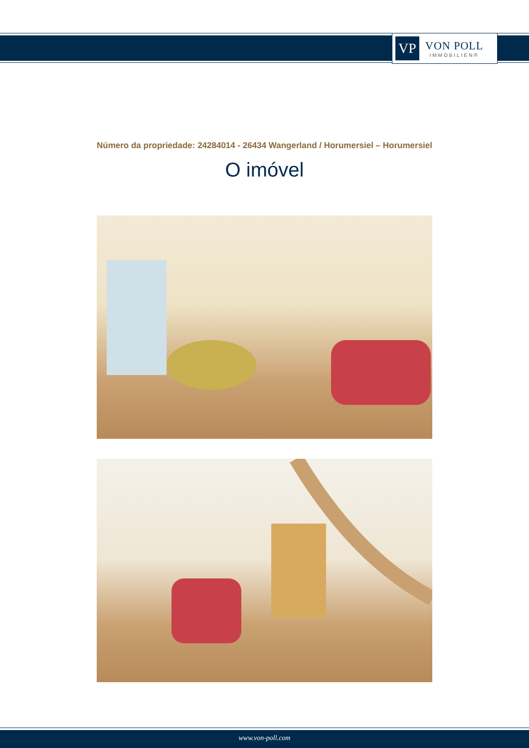VP
VON POLL
IMMOBILIEN®
Número da propriedade: 24284014 - 26434 Wangerland / Horumersiel – Horumersiel
O imóvel
www.von-poll.com